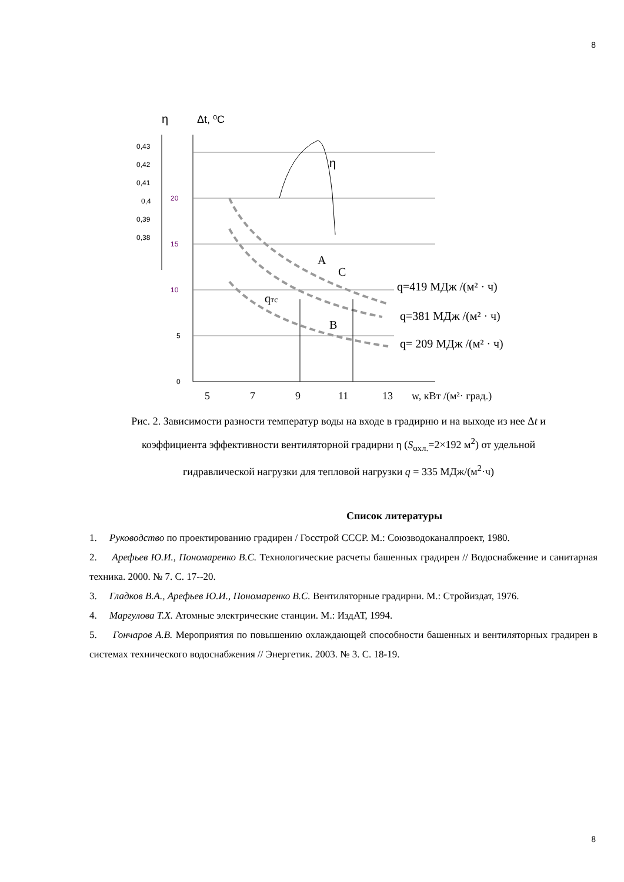8
η
Δt, ⁰C
0,43
0,42
0,41
0,4
0,39
0,38
20
15
10
5
0
5
7
9
11
13
w, кВт /(м²· град.)
η
A
C
qтс
B
q=419 МДж /(м² · ч)
q=381 МДж /(м² · ч)
q= 209 МДж /(м² · ч)
Рис. 2. Зависимости разности температур воды на входе в градирню и на выходе из нее Δt и коэффициента эффективности вентиляторной градирни η (S<sub>охл.</sub>=2×192 м<sup>2</sup>) от удельной гидравлической нагрузки для тепловой нагрузки q = 335 МДж/(м<sup>2</sup>·ч)
Список литературы
1. Руководство по проектированию градирен / Госстрой СССР. М.: Союзводоканалпроект, 1980.
2. Арефьев Ю.И., Пономаренко В.С. Технологические расчеты башенных градирен // Водоснабжение и санитарная техника. 2000. № 7. С. 17--20.
3. Гладков В.А., Арефьев Ю.И., Пономаренко В.С. Вентиляторные градирни. М.: Стройиздат, 1976.
4. Маргулова Т.Х. Атомные электрические станции. М.: ИздАТ, 1994.
5. Гончаров А.В. Мероприятия по повышению охлаждающей способности башенных и вентиляторных градирен в системах технического водоснабжения // Энергетик. 2003. № 3. С. 18-19.
8